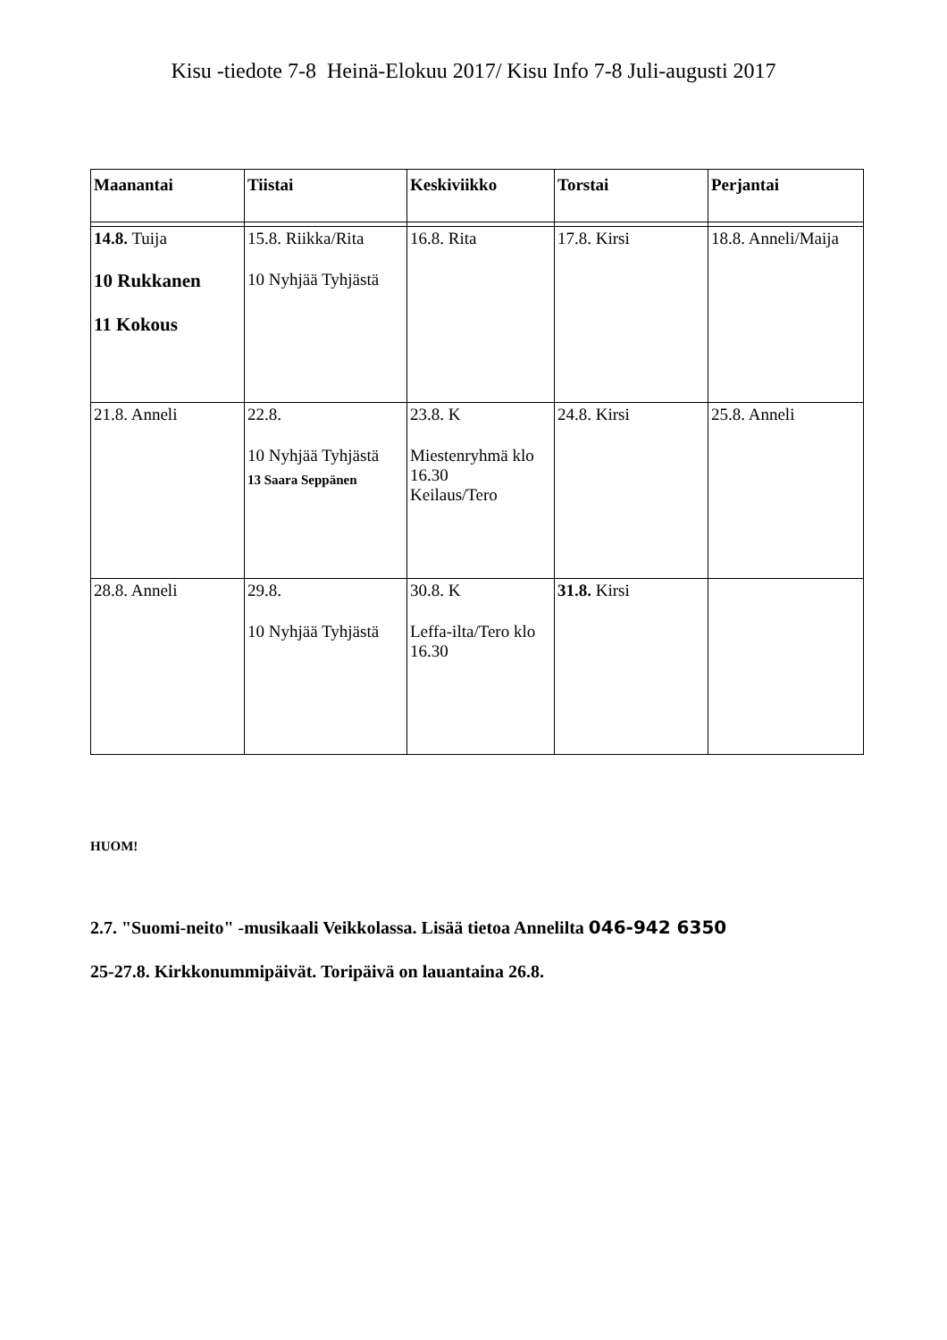Kisu -tiedote 7-8 Heinä-Elokuu 2017/ Kisu Info 7-8 Juli-augusti 2017
| Maanantai | Tiistai | Keskiviikko | Torstai | Perjantai |
| --- | --- | --- | --- | --- |
| 14.8. Tuija 10 Rukkanen 11 Kokous | 15.8. Riikka/Rita 10 Nyhjää Tyhjästä | 16.8. Rita | 17.8. Kirsi | 18.8. Anneli/Maija |
| 21.8. Anneli | 22.8. 10 Nyhjää Tyhjästä 13 Saara Seppänen | 23.8. K Miestenryhmä klo 16.30 Keilaus/Tero | 24.8. Kirsi | 25.8. Anneli |
| 28.8. Anneli | 29.8. 10 Nyhjää Tyhjästä | 30.8. K Leffa-ilta/Tero klo 16.30 | 31.8. Kirsi | |
HUOM!
2.7. "Suomi-neito" -musikaali Veikkolassa. Lisää tietoa Annelilta 046-942 6350
25-27.8. Kirkkonummipäivät. Toripäivä on lauantaina 26.8.